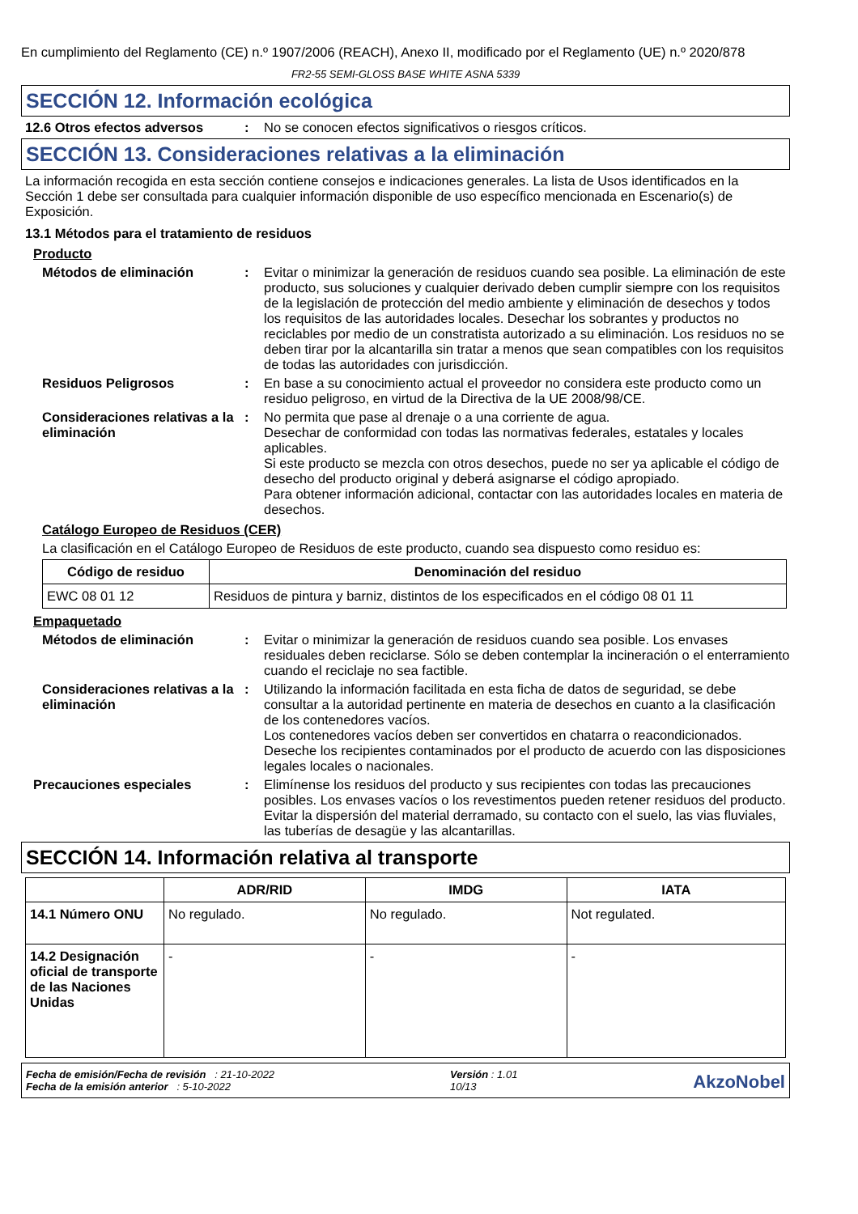En cumplimiento del Reglamento (CE) n.º 1907/2006 (REACH), Anexo II, modificado por el Reglamento (UE) n.º 2020/878
FR2-55 SEMI-GLOSS BASE WHITE ASNA 5339
SECCIÓN 12. Información ecológica
12.6 Otros efectos adversos : No se conocen efectos significativos o riesgos críticos.
SECCIÓN 13. Consideraciones relativas a la eliminación
La información recogida en esta sección contiene consejos e indicaciones generales. La lista de Usos identificados en la Sección 1 debe ser consultada para cualquier información disponible de uso específico mencionada en Escenario(s) de Exposición.
13.1 Métodos para el tratamiento de residuos
Producto
Métodos de eliminación : Evitar o minimizar la generación de residuos cuando sea posible. La eliminación de este producto, sus soluciones y cualquier derivado deben cumplir siempre con los requisitos de la legislación de protección del medio ambiente y eliminación de desechos y todos los requisitos de las autoridades locales. Desechar los sobrantes y productos no reciclables por medio de un constratista autorizado a su eliminación. Los residuos no se deben tirar por la alcantarilla sin tratar a menos que sean compatibles con los requisitos de todas las autoridades con jurisdicción.
Residuos Peligrosos : En base a su conocimiento actual el proveedor no considera este producto como un residuo peligroso, en virtud de la Directiva de la UE 2008/98/CE.
Consideraciones relativas a la eliminación
: No permita que pase al drenaje o a una corriente de agua.
Desechar de conformidad con todas las normativas federales, estatales y locales aplicables.
Si este producto se mezcla con otros desechos, puede no ser ya aplicable el código de desecho del producto original y deberá asignarse el código apropiado.
Para obtener información adicional, contactar con las autoridades locales en materia de desechos.
Catálogo Europeo de Residuos (CER)
La clasificación en el Catálogo Europeo de Residuos de este producto, cuando sea dispuesto como residuo es:
| Código de residuo | Denominación del residuo |
| --- | --- |
| EWC 08 01 12 | Residuos de pintura y barniz, distintos de los especificados en el código 08 01 11 |
Empaquetado
Métodos de eliminación : Evitar o minimizar la generación de residuos cuando sea posible. Los envases residuales deben reciclarse. Sólo se deben contemplar la incineración o el enterramiento cuando el reciclaje no sea factible.
Consideraciones relativas a la eliminación
: Utilizando la información facilitada en esta ficha de datos de seguridad, se debe consultar a la autoridad pertinente en materia de desechos en cuanto a la clasificación de los contenedores vacíos.
Los contenedores vacíos deben ser convertidos en chatarra o reacondicionados.
Deseche los recipientes contaminados por el producto de acuerdo con las disposiciones legales locales o nacionales.
Precauciones especiales : Elimínense los residuos del producto y sus recipientes con todas las precauciones posibles. Los envases vacíos o los revestimentos pueden retener residuos del producto. Evitar la dispersión del material derramado, su contacto con el suelo, las vias fluviales, las tuberías de desagüe y las alcantarillas.
SECCIÓN 14. Información relativa al transporte
| | ADR/RID | IMDG | IATA |
| --- | --- | --- | --- |
| 14.1 Número ONU | No regulado. | No regulado. | Not regulated. |
| 14.2 Designación oficial de transporte de las Naciones Unidas | - | - | - |
Fecha de emisión/Fecha de revisión : 21-10-2022
Fecha de la emisión anterior : 5-10-2022
Versión : 1.01
10/13
AkzoNobel